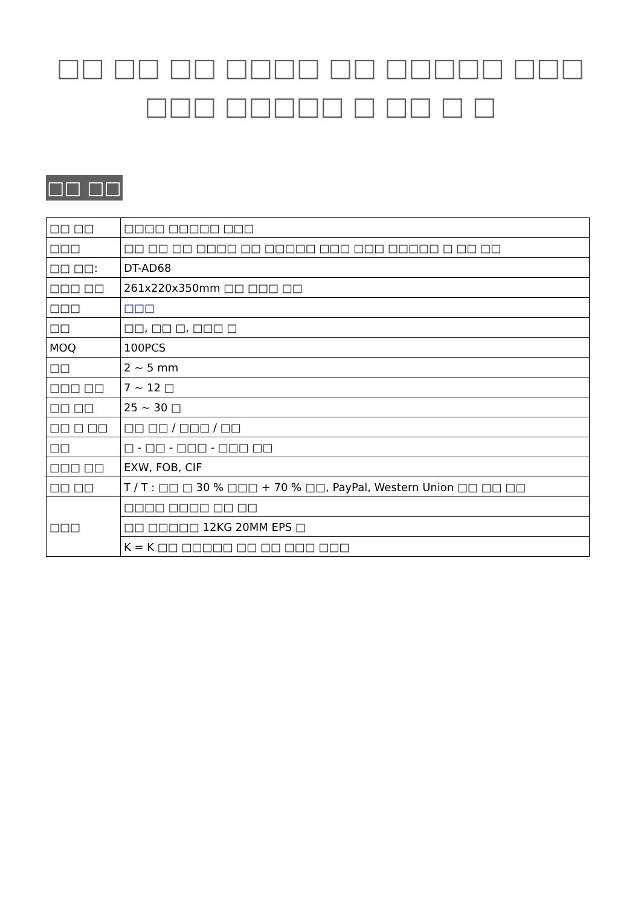□□ □□ □□ □□□□ □□ □□□□□ □□□ □□□ □□□□□ □ □□ □ □
□□ □□
| □□ □□ | □□□□ □□□□□ □□□ |
| □□□ | □□ □□ □□ □□□□ □□ □□□□□ □□□ □□□ □□□□□ □ □□ □□ |
| □□ □□: | DT-AD68 |
| □□□ □□ | 261x220x350mm □□ □□□ □□ |
| □□□ | □□□ |
| □□ | □□, □□ □, □□□ □ |
| MOQ | 100PCS |
| □□ | 2 ~ 5 mm |
| □□□ □□ | 7 ~ 12 □ |
| □□ □□ | 25 ~ 30 □ |
| □□ □ □□ | □□ □□ / □□□ / □□ |
| □□ | □ - □□ - □□□ - □□□ □□ |
| □□□ □□ | EXW, FOB, CIF |
| □□ □□ | T / T : □□ □ 30 % □□□ + 70 % □□, PayPal, Western Union □□ □□ □□ |
| □□□ | □□□□ □□□□ □□ □□ |
| | □□ □□□□□ 12KG 20MM EPS □ |
| | K = K □□ □□□□□ □□ □□ □□□ □□□ |